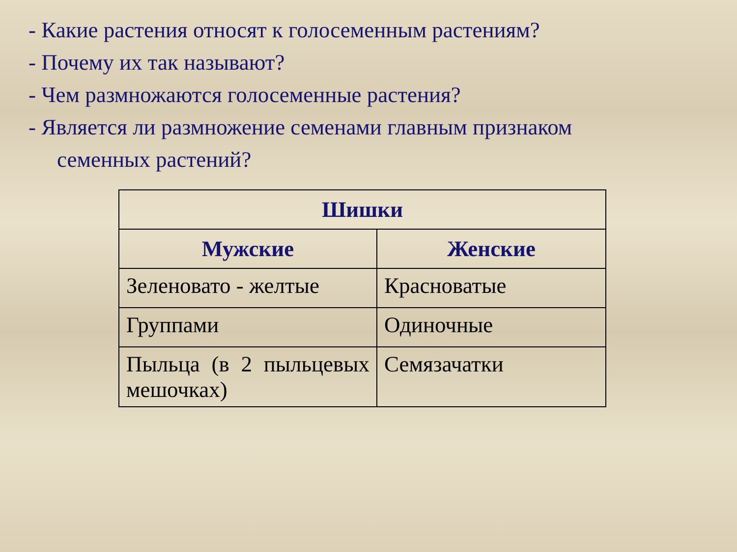- Какие растения относят к голосеменным растениям?
- Почему их так называют?
- Чем размножаются голосеменные растения?
- Является ли размножение семенами главным признаком
семенных растений?
| Шишки | |
| --- | --- |
| Мужские | Женские |
| Зеленовато - желтые | Красноватые |
| Группами | Одиночные |
| Пыльца (в 2 пыльцевых мешочках) | Семязачатки |